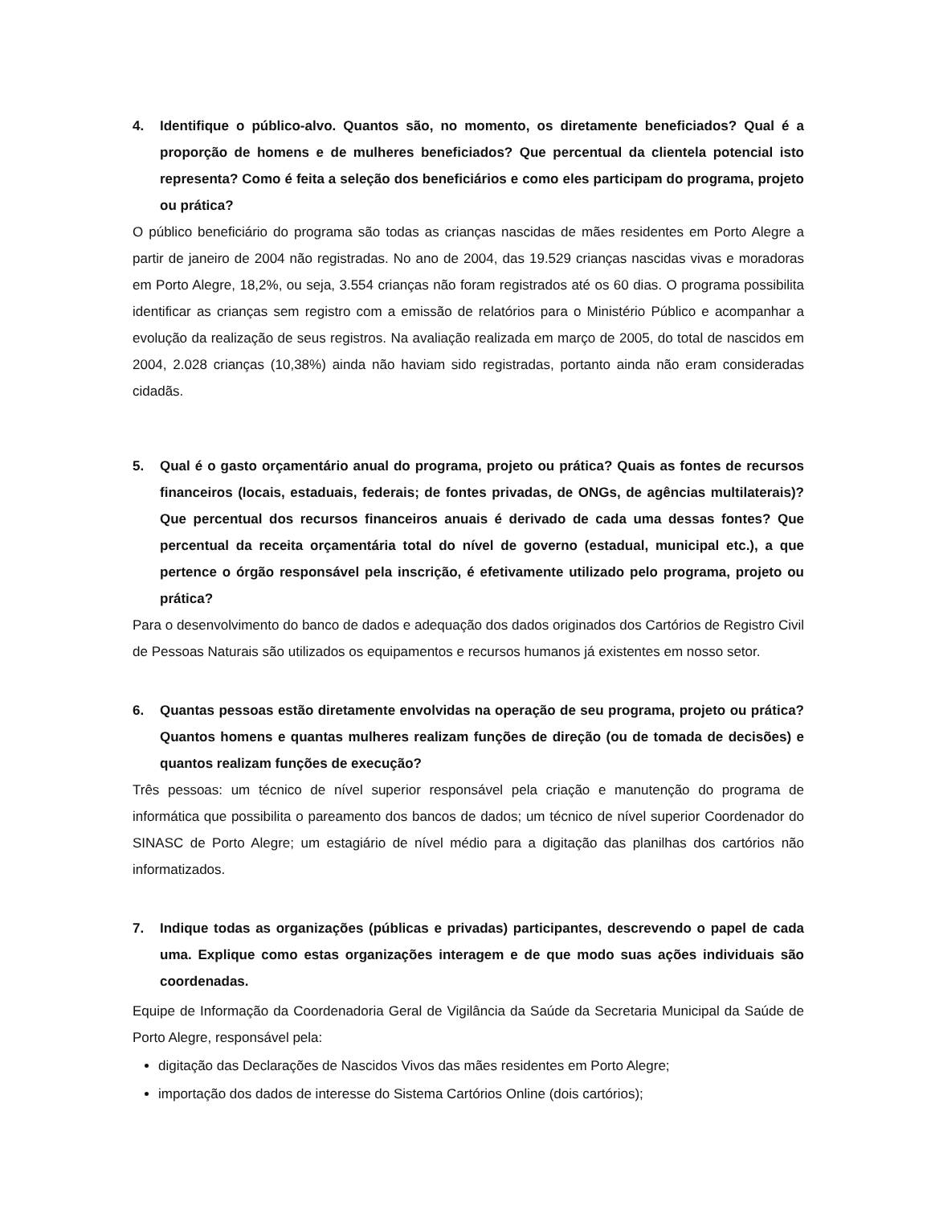4. Identifique o público-alvo. Quantos são, no momento, os diretamente beneficiados? Qual é a proporção de homens e de mulheres beneficiados? Que percentual da clientela potencial isto representa? Como é feita a seleção dos beneficiários e como eles participam do programa, projeto ou prática?
O público beneficiário do programa são todas as crianças nascidas de mães residentes em Porto Alegre a partir de janeiro de 2004 não registradas. No ano de 2004, das 19.529 crianças nascidas vivas e moradoras em Porto Alegre, 18,2%, ou seja, 3.554 crianças não foram registrados até os 60 dias. O programa possibilita identificar as crianças sem registro com a emissão de relatórios para o Ministério Público e acompanhar a evolução da realização de seus registros. Na avaliação realizada em março de 2005, do total de nascidos em 2004, 2.028 crianças (10,38%) ainda não haviam sido registradas, portanto ainda não eram consideradas cidadãs.
5. Qual é o gasto orçamentário anual do programa, projeto ou prática? Quais as fontes de recursos financeiros (locais, estaduais, federais; de fontes privadas, de ONGs, de agências multilaterais)? Que percentual dos recursos financeiros anuais é derivado de cada uma dessas fontes? Que percentual da receita orçamentária total do nível de governo (estadual, municipal etc.), a que pertence o órgão responsável pela inscrição, é efetivamente utilizado pelo programa, projeto ou prática?
Para o desenvolvimento do banco de dados e adequação dos dados originados dos Cartórios de Registro Civil de Pessoas Naturais são utilizados os equipamentos e recursos humanos já existentes em nosso setor.
6. Quantas pessoas estão diretamente envolvidas na operação de seu programa, projeto ou prática? Quantos homens e quantas mulheres realizam funções de direção (ou de tomada de decisões) e quantos realizam funções de execução?
Três pessoas: um técnico de nível superior responsável pela criação e manutenção do programa de informática que possibilita o pareamento dos bancos de dados; um técnico de nível superior Coordenador do SINASC de Porto Alegre; um estagiário de nível médio para a digitação das planilhas dos cartórios não informatizados.
7. Indique todas as organizações (públicas e privadas) participantes, descrevendo o papel de cada uma. Explique como estas organizações interagem e de que modo suas ações individuais são coordenadas.
Equipe de Informação da Coordenadoria Geral de Vigilância da Saúde da Secretaria Municipal da Saúde de Porto Alegre, responsável pela:
digitação das Declarações de Nascidos Vivos das mães residentes em Porto Alegre;
importação dos dados de interesse do Sistema Cartórios Online (dois cartórios);